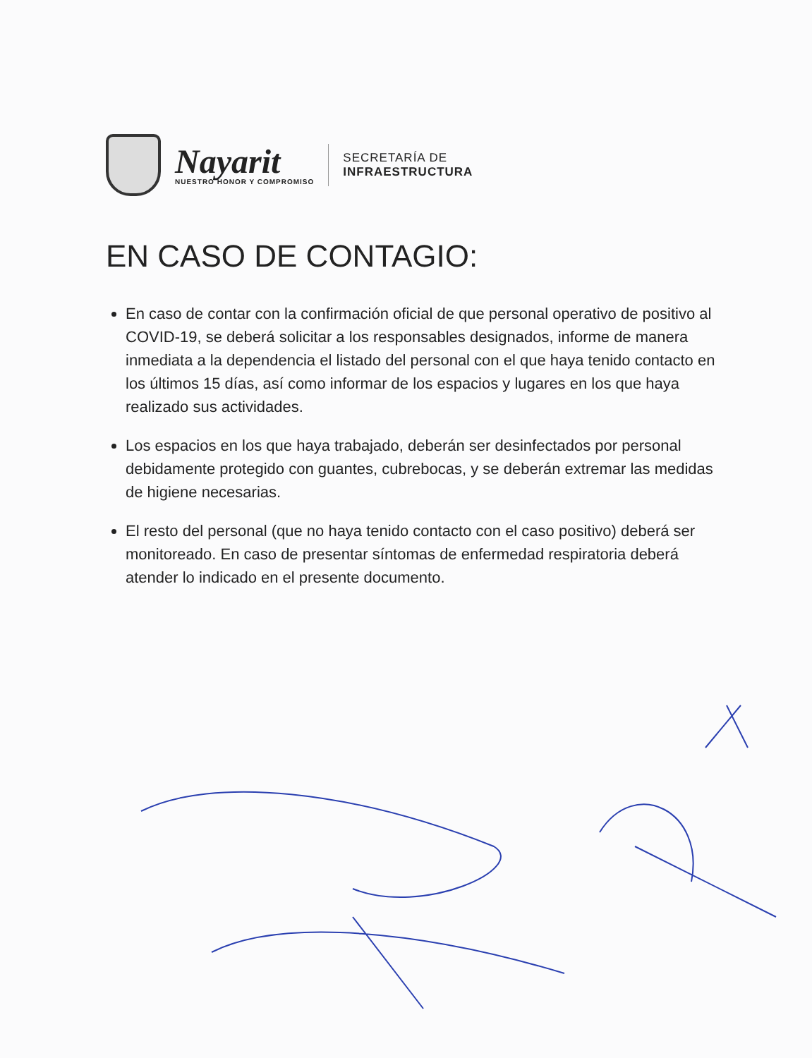Nayarit
NUESTRO HONOR Y COMPROMISO
SECRETARÍA DE
INFRAESTRUCTURA
EN CASO DE CONTAGIO:
En caso de contar con la confirmación oficial de que personal operativo de positivo al COVID-19, se deberá solicitar a los responsables designados, informe de manera inmediata a la dependencia el listado del personal con el que haya tenido contacto en los últimos 15 días, así como informar de los espacios y lugares en los que haya realizado sus actividades.
Los espacios en los que haya trabajado, deberán ser desinfectados por personal debidamente protegido con guantes, cubrebocas, y se deberán extremar las medidas de higiene necesarias.
El resto del personal (que no haya tenido contacto con el caso positivo) deberá ser monitoreado. En caso de presentar síntomas de enfermedad respiratoria deberá atender lo indicado en el presente documento.